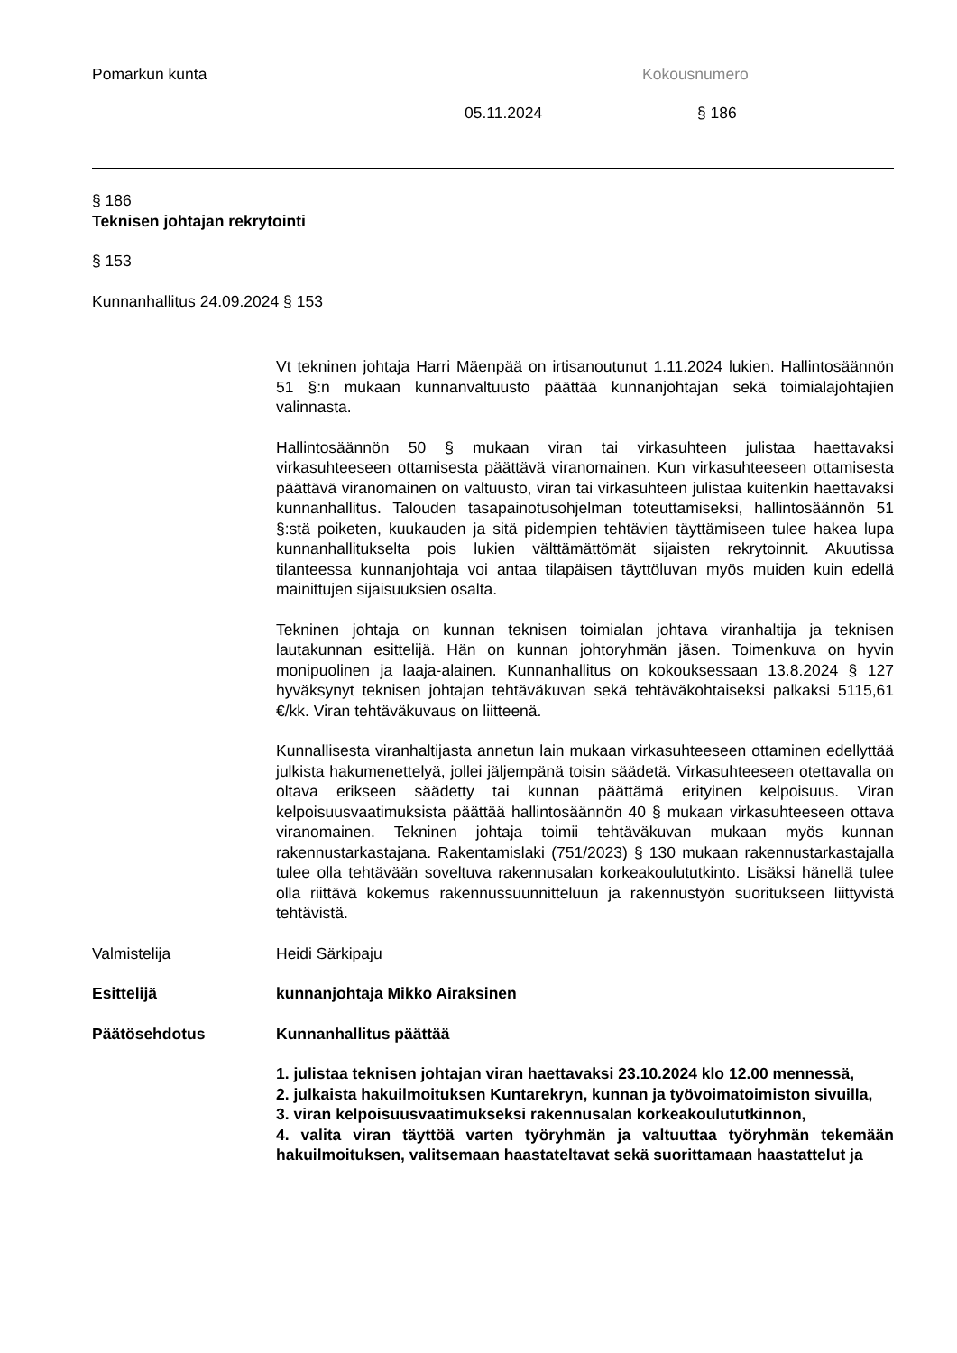Pomarkun kunta Kokousnumero
05.11.2024 § 186
§ 186
Teknisen johtajan rekrytointi
§ 153
Kunnanhallitus 24.09.2024 § 153
Vt tekninen johtaja Harri Mäenpää on irtisanoutunut 1.11.2024 lukien. Hallintosäännön 51 §:n mukaan kunnanvaltuusto päättää kunnanjohtajan sekä toimialajohtajien valinnasta.
Hallintosäännön 50 § mukaan viran tai virkasuhteen julistaa haettavaksi virkasuhteeseen ottamisesta päättävä viranomainen. Kun virkasuhteeseen ottamisesta päättävä viranomainen on valtuusto, viran tai virkasuhteen julistaa kuitenkin haettavaksi kunnanhallitus. Talouden tasapainotusohjelman toteuttamiseksi, hallintosäännön 51 §:stä poiketen, kuukauden ja sitä pidempien tehtävien täyttämiseen tulee hakea lupa kunnanhallitukselta pois lukien välttämättömät sijaisten rekrytoinnit. Akuutissa tilanteessa kunnanjohtaja voi antaa tilapäisen täyttöluvan myös muiden kuin edellä mainittujen sijaisuuksien osalta.
Tekninen johtaja on kunnan teknisen toimialan johtava viranhaltija ja teknisen lautakunnan esittelijä. Hän on kunnan johtoryhmän jäsen. Toimenkuva on hyvin monipuolinen ja laaja-alainen. Kunnanhallitus on kokouksessaan 13.8.2024 § 127 hyväksynyt teknisen johtajan tehtäväkuvan sekä tehtäväkohtaiseksi palkaksi 5115,61 €/kk. Viran tehtäväkuvaus on liitteenä.
Kunnallisesta viranhaltijasta annetun lain mukaan virkasuhteeseen ottaminen edellyttää julkista hakumenettelyä, jollei jäljempänä toisin säädetä. Virkasuhteeseen otettavalla on oltava erikseen säädetty tai kunnan päättämä erityinen kelpoisuus. Viran kelpoisuusvaatimuksista päättää hallintosäännön 40 § mukaan virkasuhteeseen ottava viranomainen. Tekninen johtaja toimii tehtäväkuvan mukaan myös kunnan rakennustarkastajana. Rakentamislaki (751/2023) § 130 mukaan rakennustarkastajalla tulee olla tehtävään soveltuva rakennusalan korkeakoulututkinto. Lisäksi hänellä tulee olla riittävä kokemus rakennussuunnitteluun ja rakennustyön suoritukseen liittyvistä tehtävistä.
Valmistelija Heidi Särkipaju
Esittelijä kunnanjohtaja Mikko Airaksinen
Päätösehdotus Kunnanhallitus päättää
1. julistaa teknisen johtajan viran haettavaksi 23.10.2024 klo 12.00 mennessä,
2. julkaista hakuilmoituksen Kuntarekryn, kunnan ja työvoimatoimiston sivuilla,
3. viran kelpoisuusvaatimukseksi rakennusalan korkeakoulututkinnon,
4. valita viran täyttöä varten työryhmän ja valtuuttaa työryhmän tekemään hakuilmoituksen, valitsemaan haastateltavat sekä suorittamaan haastattelut ja